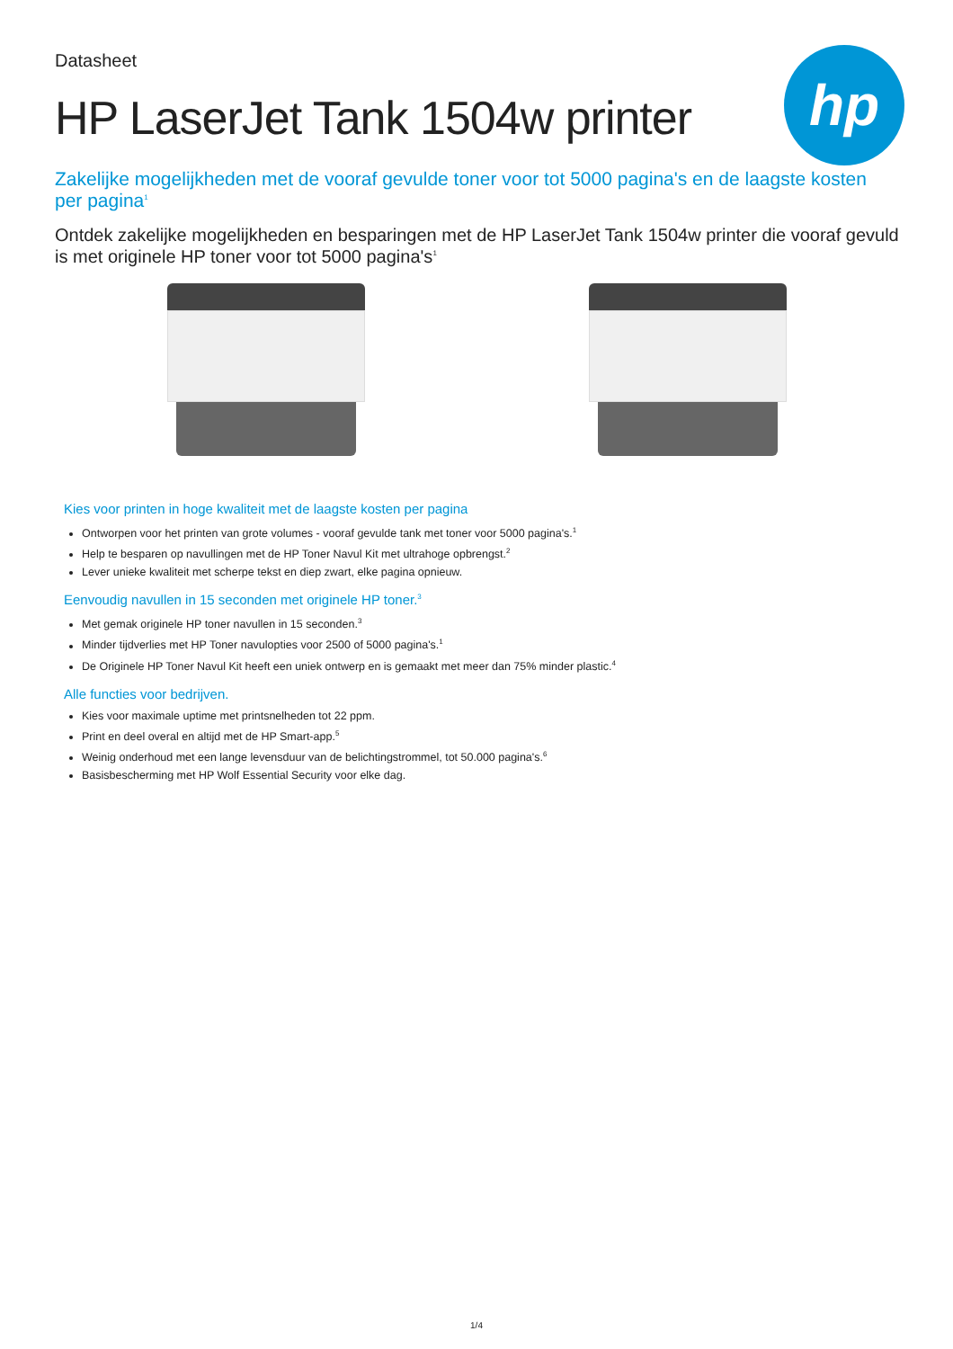hp
Datasheet
HP LaserJet Tank 1504w printer
Zakelijke mogelijkheden met de vooraf gevulde toner voor tot 5000 pagina's en de laagste kosten per pagina<sup>1</sup>
Ontdek zakelijke mogelijkheden en besparingen met de HP LaserJet Tank 1504w printer die vooraf gevuld is met originele HP toner voor tot 5000 pagina's<sup>1</sup>
Kies voor printen in hoge kwaliteit met de laagste kosten per pagina
Ontworpen voor het printen van grote volumes - vooraf gevulde tank met toner voor 5000 pagina's.<sup>1</sup>
Help te besparen op navullingen met de HP Toner Navul Kit met ultrahoge opbrengst.<sup>2</sup>
Lever unieke kwaliteit met scherpe tekst en diep zwart, elke pagina opnieuw.
Eenvoudig navullen in 15 seconden met originele HP toner.<sup>3</sup>
Met gemak originele HP toner navullen in 15 seconden.<sup>3</sup>
Minder tijdverlies met HP Toner navulopties voor 2500 of 5000 pagina's.<sup>1</sup>
De Originele HP Toner Navul Kit heeft een uniek ontwerp en is gemaakt met meer dan 75% minder plastic.<sup>4</sup>
Alle functies voor bedrijven.
Kies voor maximale uptime met printsnelheden tot 22 ppm.
Print en deel overal en altijd met de HP Smart-app.<sup>5</sup>
Weinig onderhoud met een lange levensduur van de belichtingstrommel, tot 50.000 pagina's.<sup>6</sup>
Basisbescherming met HP Wolf Essential Security voor elke dag.
1/4